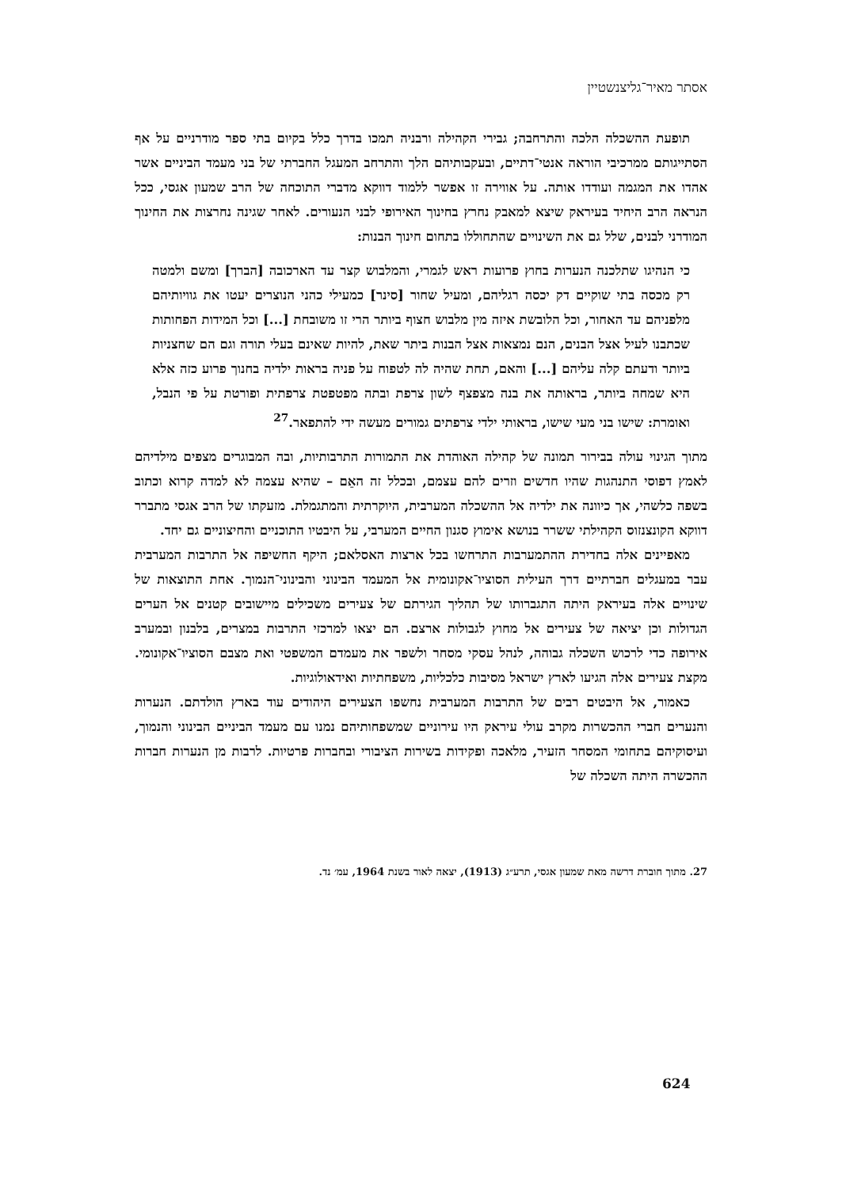אסתר מאיר־גליצנשטיין
תופעת ההשכלה הלכה והתרחבה; גבירי הקהילה ורבניה תמכו בדרך כלל בקיום בתי ספר מודרניים על אף הסתייגותם ממרכיבי הוראה אנטי־דתיים, ובעקבותיהם הלך והתרחב המעגל החברתי של בני מעמד הביניים אשר אהדו את המגמה ועודדו אותה. על אווירה זו אפשר ללמוד דווקא מדברי התוכחה של הרב שמעון אגסי, ככל הנראה הרב היחיד בעיראק שיצא למאבק נחרץ בחינוך האירופי לבני הנעורים. לאחר שגינה נחרצות את החינוך המודרני לבנים, שלל גם את השינויים שהתחוללו בתחום חינוך הבנות:
כי הנהיגו שתלכנה הנערות בחוץ פרועות ראש לגמרי, והמלבוש קצר עד הארכובה [הברך] ומשם ולמטה רק מכסה בתי שוקיים דק יכסה רגליהם, ומעיל שחור [סינר] כמעילי כהני הנוצרים יעטו את גוויותיהם מלפניהם עד האחור, וכל הלובשת איזה מין מלבוש חצוף ביותר הרי זו משובחת [...] וכל המידות הפחותות שכתבנו לעיל אצל הבנים, הנם נמצאות אצל הבנות ביתר שאת, להיות שאינם בעלי תורה וגם הם שחצניות ביותר ודעתם קלה עליהם [...] והאם, תחת שהיה לה לטפוח על פניה בראות ילדיה בחנוך פרוע כזה אלא היא שמחה ביותר, בראותה את בנה מצפצף לשון צרפת ובתה מפטפטת צרפתית ופורטת על פי הנבל, ואומרת: שישו בני מעי שישו, בראותי ילדי צרפתים גמורים מעשה ידי להתפאר.<sup>27</sup>
מתוך הגינוי עולה בבירור תמונה של קהילה האוהדת את התמורות התרבותיות, ובה המבוגרים מצפים מילדיהם לאמץ דפוסי התנהגות שהיו חדשים וזרים להם עצמם, ובכלל זה האֵם – שהיא עצמה לא למדה קרוא וכתוב בשפה כלשהי, אך כיוונה את ילדיה אל ההשכלה המערבית, היוקרתית והמתגמלת. מזעקתו של הרב אגסי מתברר דווקא הקונצנזוס הקהילתי ששרר בנושא אימוץ סגנון החיים המערבי, על היבטיו התוכניים והחיצוניים גם יחד.
מאפיינים אלה בחדירת ההתמערבות התרחשו בכל ארצות האסלאם; היקף החשיפה אל התרבות המערבית עבר במעגלים חברתיים דרך העילית הסוציו־אקונומית אל המעמד הבינוני והבינוני־הנמוך. אחת התוצאות של שינויים אלה בעיראק היתה התגברותו של תהליך הגירתם של צעירים משכילים מיישובים קטנים אל הערים הגדולות וכן יציאה של צעירים אל מחוץ לגבולות ארצם. הם יצאו למרכזי התרבות במצרים, בלבנון ובמערב אירופה כדי לרכוש השכלה גבוהה, לנהל עסקי מסחר ולשפר את מעמדם המשפטי ואת מצבם הסוציו־אקונומי. מקצת צעירים אלה הגיעו לארץ ישראל מסיבות כלכליות, משפחתיות ואידאולוגיות.
כאמור, אל היבטים רבים של התרבות המערבית נחשפו הצעירים היהודים עוד בארץ הולדתם. הנערות והנערים חברי ההכשרות מקרב עולי עיראק היו עירוניים שמשפחותיהם נמנו עם מעמד הביניים הבינוני והנמוך, ועיסוקיהם בתחומי המסחר הזעיר, מלאכה ופקידות בשירות הציבורי ובחברות פרטיות. לרבות מן הנערות חברות ההכשרה היתה השכלה של
27. מתוך חוברת דרשה מאת שמעון אגסי, תרע״ג (1913), יצאה לאור בשנת 1964, עמ׳ נד.
624